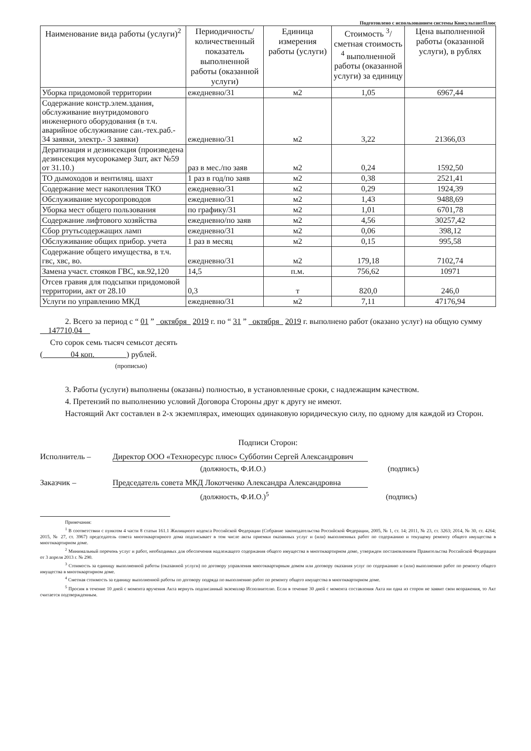Подготовлено с использованием системы КонсультантПлюс
| Наименование вида работы (услуги)<sup>2</sup> | Периодичность/ количественный показатель выполненной работы (оказанной услуги) | Единица измерения работы (услуги) | Стоимость <sup>3</sup>/ сметная стоимость <sup>4</sup> выполненной работы (оказанной услуги) за единицу | Цена выполненной работы (оказанной услуги), в рублях |
| --- | --- | --- | --- | --- |
| Уборка придомовой территории | ежедневно/31 | м2 | 1,05 | 6967,44 |
| Содержание констр.элем.здания, обслуживание внутридомового инженерного оборудования (в т.ч. аварийное обслуживание сан.-тех.раб.- 34 заявки, электр.- 3 заявки) | ежедневно/31 | м2 | 3,22 | 21366,03 |
| Дератизация и дезинсекция (произведена дезинсекция мусорокамер 3шт, акт №59 от 31.10.) | раз в мес./по заяв | м2 | 0,24 | 1592,50 |
| ТО дымоходов и вентиляц. шахт | 1 раз в год/по заяв | м2 | 0,38 | 2521,41 |
| Содержание мест накопления ТКО | ежедневно/31 | м2 | 0,29 | 1924,39 |
| Обслуживание мусоропроводов | ежедневно/31 | м2 | 1,43 | 9488,69 |
| Уборка мест общего пользования | по графику/31 | м2 | 1,01 | 6701,78 |
| Содержание лифтового хозяйства | ежедневно/по заяв | м2 | 4,56 | 30257,42 |
| Сбор ртутьсодержащих ламп | ежедневно/31 | м2 | 0,06 | 398,12 |
| Обслуживание общих прибор. учета | 1 раз в месяц | м2 | 0,15 | 995,58 |
| Содержание общего имущества, в т.ч. гвс, хвс, во. | ежедневно/31 | м2 | 179,18 | 7102,74 |
| Замена участ. стояков ГВС, кв.92,120 | 14,5 | п.м. | 756,62 | 10971 |
| Отсев гравия для подсыпки придомовой территории, акт от 28.10 | 0,3 | т | 820,0 | 246,0 |
| Услуги по управлению МКД | ежедневно/31 | м2 | 7,11 | 47176,94 |
2. Всего за период с “ 01 ” октября 2019 г. по “ 31 ” октября 2019 г. выполнено работ (оказано услуг) на общую сумму 147710,04
Сто сорок семь тысяч семьсот десять
( 04 коп. ) рублей.
(прописью)
3. Работы (услуги) выполнены (оказаны) полностью, в установленные сроки, с надлежащим качеством.
4. Претензий по выполнению условий Договора Стороны друг к другу не имеют.
Настоящий Акт составлен в 2-х экземплярах, имеющих одинаковую юридическую силу, по одному для каждой из Сторон.
Подписи Сторон:
Исполнитель – Директор ООО «Техноресурс плюс» Субботин Сергей Александрович
(должность, Ф.И.О.) (подпись)
Заказчик – Председатель совета МКД Локотченко Александра Александровна
(должность, Ф.И.О.)<sup>5</sup> (подпись)
Примечания:
<sup>1</sup> В соответствии с пунктом 4 части 8 статьи 161.1 Жилищного кодекса Российской Федерации (Собрание законодательства Российской Федерации, 2005, № 1, ст. 14; 2011, № 23, ст. 3263; 2014, № 30, ст. 4264; 2015, № 27, ст. 3967) председатель совета многоквартирного дома подписывает в том числе акты приемки оказанных услуг и (или) выполненных работ по содержанию и текущему ремонту общего имущества в многоквартирном доме.
<sup>2</sup> Минимальный перечень услуг и работ, необходимых для обеспечения надлежащего содержания общего имущества в многоквартирном доме, утвержден постановлением Правительства Российской Федерации от 3 апреля 2013 г. № 290.
<sup>3</sup> Стоимость за единицу выполненной работы (оказанной услуги) по договору управления многоквартирным домом или договору оказания услуг по содержанию и (или) выполнению работ по ремонту общего имущества в многоквартирном доме.
<sup>4</sup> Сметная стоимость за единицу выполненной работы по договору подряда по выполнению работ по ремонту общего имущества в многоквартирном доме.
<sup>5</sup> Просим в течение 10 дней с момента вручения Акта вернуть подписанный экземпляр Исполнителю. Если в течение 30 дней с момента составления Акта ни одна из сторон не заявит свои возражения, то Акт считается подтвержденным.